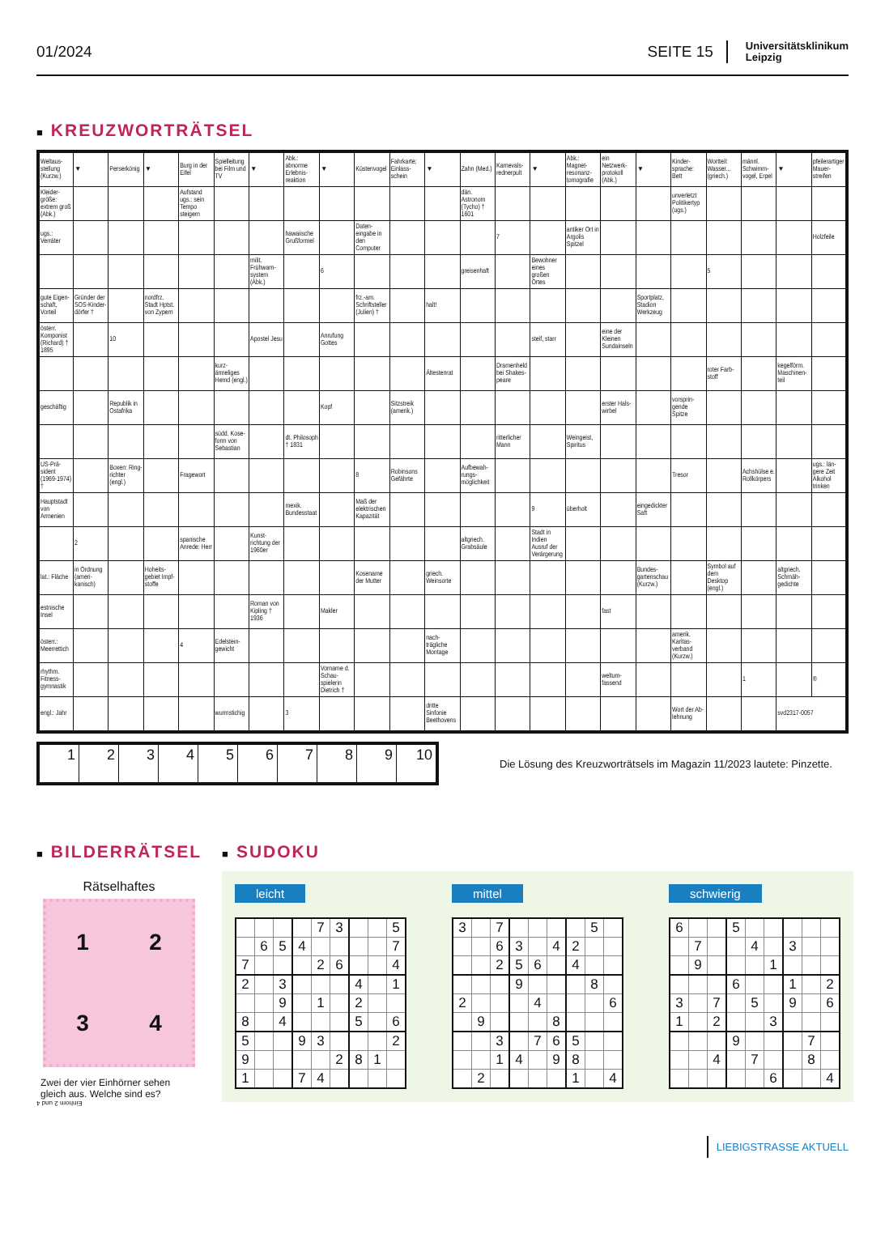01/2024
SEITE 15
Universitätsklinikum
Leipzig
■ KREUZWORTRÄTSEL
| Weltaus­stellung (Kurzw.) | ▼ | Perser­könig | ▼ | Burg in der Eifel | Spiel­leitung bei Film und TV | ▼ | Abk.: abnorme Erlebnis­reaktion | ▼ | Küsten­vogel | Fahr­karte; Einlass­schein | ▼ | Zahn (Med.) | Karne­vals­redner­pult | ▼ | Abk.: Magnet­resonanz­tomografie | ein Netzwerk­protokoll (Abk.) | ▼ | Kinder­sprache: Bett | Wortteil: Wasser... (griech.) | männl. Schwimm­vogel, Erpel | ▼ | pfeiler­artiger Mauer­streifen |
| Kleider­größe: extrem groß (Abk.) | | | | Aufstand ugs.: sein Tempo steigern | | | | | | | | dän. Astronom (Tycho) † 1601 | | | | | | unver­letzt Politiker­typ (ugs.) | | | | |
| ugs.: Verräter | | | | | | | hawai­ische Gruß­formel | | Daten­eingabe in den Computer | | | | 7 | | antiker Ort in Argolis Spitzel | | | | | | | Holzfeile |
| | | | | | | milit. Frühwarn­system (Abk.) | | 6 | | | | greisen­haft | | Bewohner eines großen Ortes | | | | | 5 | | | |
| gute Eigen­schaft, Vorteil | Gründer der SOS-Kinder­dörfer † | | nordfrz. Stadt Hptst. von Zypern | | | | | | frz.-am. Schrift­steller (Julien) † | | halt! | | | | | | Sport­platz, Stadion Werkzeug | | | | | |
| österr. Komponist (Richard) † 1895 | | 10 | | | | Apostel Jesu | | Anrufung Gottes | | | | | | steif, starr | | eine der Kleinen Sunda­inseln | | | | | | |
| | | | | | kurz­ärmeliges Hemd (engl.) | | | | | | Ältes­tenrat | | Dramen­held bei Shakes­peare | | | | | | roter Farb­stoff | | kegel­förm. Ma­schinen­teil | |
| ge­schäftig | | Republik in Ost­afrika | | | | | | Kopf | | Sitz­streik (amerik.) | | | | | | erster Hals­wirbel | | vor­sprin­gende Spitze | | | | |
| | | | | | südd. Kose­form von Sebastian | | dt. Philo­soph † 1831 | | | | | | ritter­licher Mann | | Wein­geist, Spiritus | | | | | | | |
| US-Prä­sident (1969-1974) † | | Boxen: Ring­richter (engl.) | | Frage­wort | | | | | 8 | Robin­sons Gefährte | | Aufbewah­rungs­möglich­keit | | | | | | Tresor | | Achs­hülse e. Roll­körpers | | ugs.: län­gere Zeit Alkohol trinken |
| Haupt­stadt von Armenien | | | | | | | mexik. Bundes­staat | | Maß der elektri­schen Kapazität | | | | | 9 | überholt | | einge­dickter Saft | | | | | |
| | 2 | | | spa­nische Anrede: Herr | | Kunst­richtung der 1960er | | | | | | alt­griech. Grab­säule | | Stadt in Indien Ausruf der Verärgerung | | | | | | | | |
| lat.: Fläche | in Ordnung (ameri­kanisch) | | Hoheits­gebiet Impf­stoffe | | | | | | Kose­name der Mutter | | griech. Wein­sorte | | | | | | Bundes­garten­schau (Kurzw.) | | Symbol auf dem Desktop (engl.) | | alt­griech. Schmäh­gedichte | |
| est­nische Insel | | | | | | Roman von Kipling † 1936 | | Makler | | | | | | | | fast | | | | | | |
| österr.: Meer­rettich | | | | 4 | Edel­stein­gewicht | | | | | | nach­trägliche Montage | | | | | | | amerik. Karitas­verband (Kurzw.) | | | | |
| rhythm. Fitness­gymnas­tik | | | | | | | | Vorname d. Schau­spielerin Dietrich † | | | | | | | | weltum­fassend | | | | 1 | | ® |
| engl.: Jahr | | | | | wurm­stichig | | 3 | | | | dritte Sinfonie Beet­hovens | | | | | | | Wort der Ab­lehnung | | | svd2317-0057 | |
| 1 | 2 | 3 | 4 | 5 | 6 | 7 | 8 | 9 | 10 |
Die Lösung des Kreuzworträtsels im Magazin 11/2023 lautete: Pinzette.
■ BILDERRÄTSEL
Rätselhaftes
1
2
3
4
Zwei der vier Einhörner sehen gleich aus. Wel­che sind es?
Einhorn 2 und 4
■ SUDOKU
leicht
| | | | | 7 | 3 | | | 5 |
| | 6 | 5 | 4 | | | | | 7 |
| 7 | | | | 2 | 6 | | | 4 |
| 2 | | 3 | | | | 4 | | 1 |
| | | 9 | | 1 | | 2 | | |
| 8 | | 4 | | | | 5 | | 6 |
| 5 | | | 9 | 3 | | | | 2 |
| 9 | | | | | 2 | 8 | 1 | |
| 1 | | | 7 | 4 | | | | |
mittel
| 3 | | 7 | | | | | 5 | |
| | | 6 | 3 | | 4 | 2 | | |
| | | 2 | 5 | 6 | | 4 | | |
| | | | 9 | | | | 8 | |
| 2 | | | | 4 | | | | 6 |
| | 9 | | | | 8 | | | |
| | | 3 | | 7 | 6 | 5 | | |
| | | 1 | 4 | | 9 | 8 | | |
| | 2 | | | | | 1 | | 4 |
schwierig
| 6 | | | 5 | | | | | |
| | 7 | | | 4 | | 3 | | |
| | 9 | | | | 1 | | | |
| | | | 6 | | | 1 | | 2 |
| 3 | | 7 | | 5 | | 9 | | 6 |
| 1 | | 2 | | | 3 | | | |
| | | | 9 | | | | 7 | |
| | | 4 | | 7 | | | 8 | |
| | | | | | 6 | | | 4 |
LIEBIGSTRASSE AKTUELL